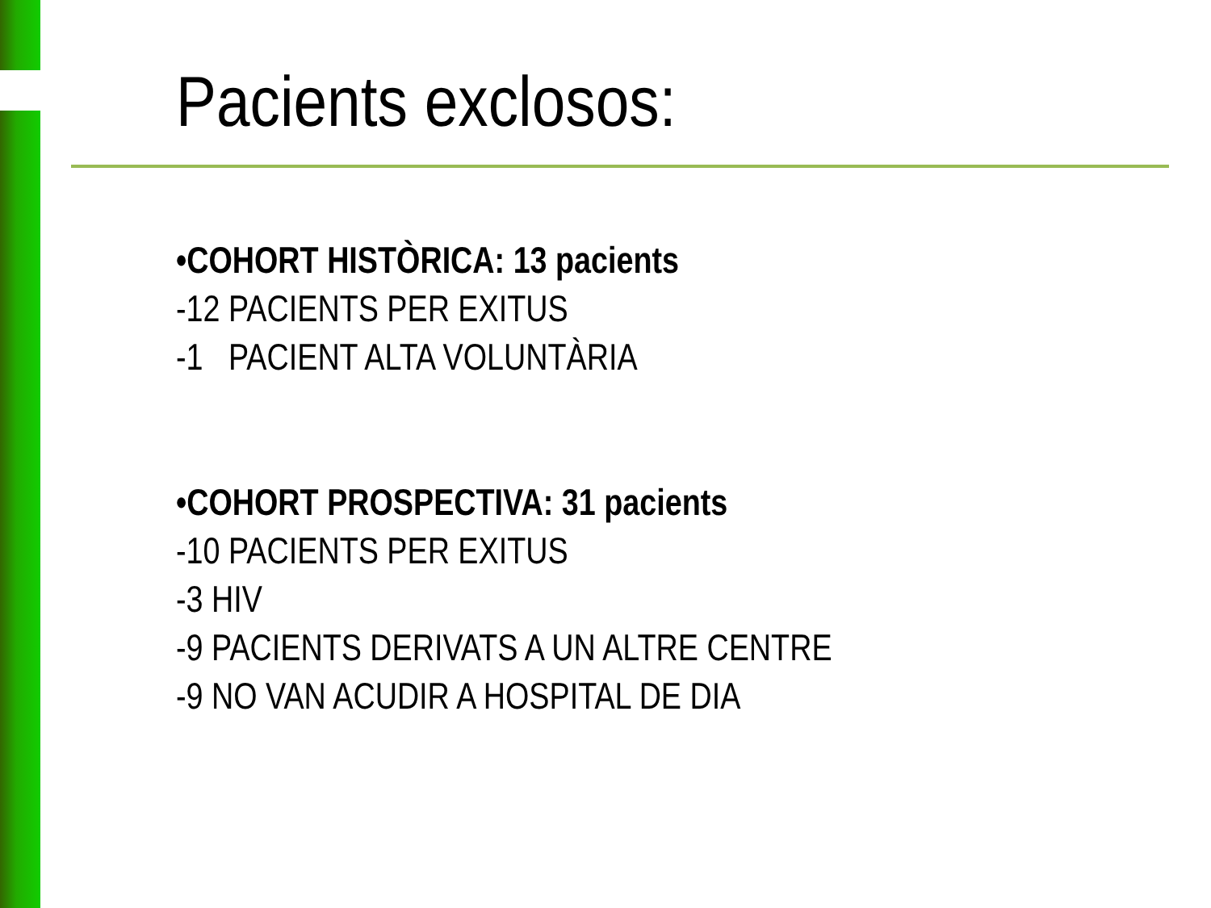Pacients exclosos:
•COHORT HISTÒRICA: 13 pacients
-12 PACIENTS PER EXITUS
-1 PACIENT ALTA VOLUNTÀRIA
•COHORT PROSPECTIVA: 31 pacients
-10 PACIENTS PER EXITUS
-3 HIV
-9 PACIENTS DERIVATS A UN ALTRE CENTRE
-9 NO VAN ACUDIR A HOSPITAL DE DIA